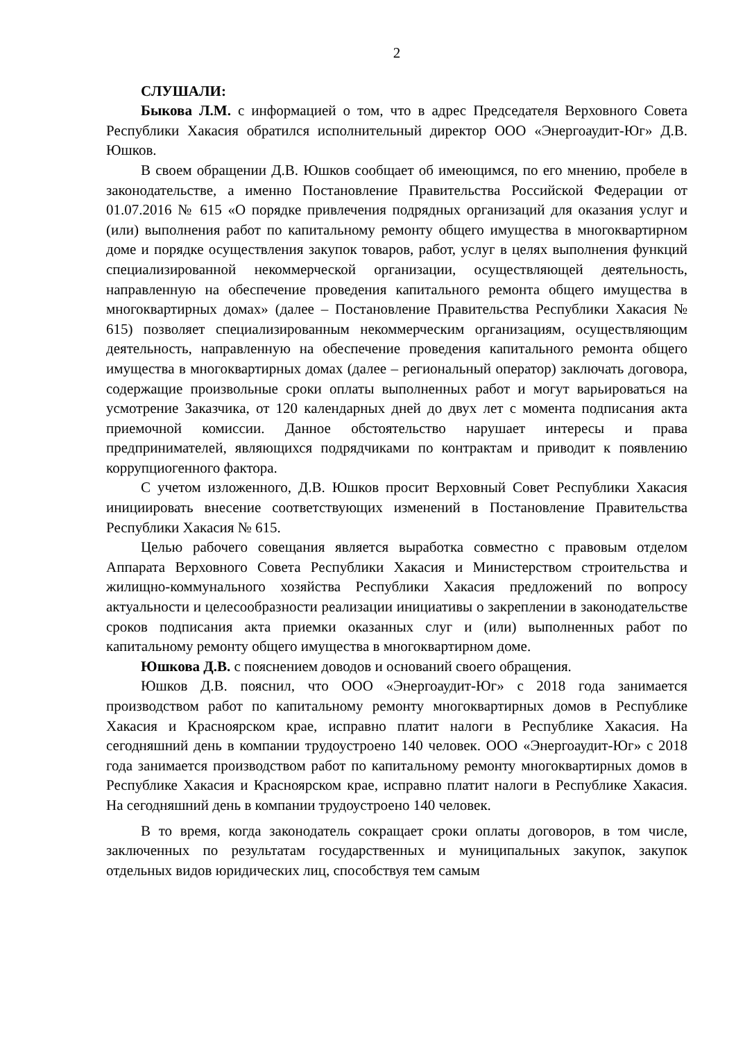2
СЛУШАЛИ:
Быкова Л.М. с информацией о том, что в адрес Председателя Верховного Совета Республики Хакасия обратился исполнительный директор ООО «Энергоаудит-Юг» Д.В. Юшков.
В своем обращении Д.В. Юшков сообщает об имеющимся, по его мнению, пробеле в законодательстве, а именно Постановление Правительства Российской Федерации от 01.07.2016 № 615 «О порядке привлечения подрядных организаций для оказания услуг и (или) выполнения работ по капитальному ремонту общего имущества в многоквартирном доме и порядке осуществления закупок товаров, работ, услуг в целях выполнения функций специализированной некоммерческой организации, осуществляющей деятельность, направленную на обеспечение проведения капитального ремонта общего имущества в многоквартирных домах» (далее – Постановление Правительства Республики Хакасия № 615) позволяет специализированным некоммерческим организациям, осуществляющим деятельность, направленную на обеспечение проведения капитального ремонта общего имущества в многоквартирных домах (далее – региональный оператор) заключать договора, содержащие произвольные сроки оплаты выполненных работ и могут варьироваться на усмотрение Заказчика, от 120 календарных дней до двух лет с момента подписания акта приемочной комиссии. Данное обстоятельство нарушает интересы и права предпринимателей, являющихся подрядчиками по контрактам и приводит к появлению коррупциогенного фактора.
С учетом изложенного, Д.В. Юшков просит Верховный Совет Республики Хакасия инициировать внесение соответствующих изменений в Постановление Правительства Республики Хакасия № 615.
Целью рабочего совещания является выработка совместно с правовым отделом Аппарата Верховного Совета Республики Хакасия и Министерством строительства и жилищно-коммунального хозяйства Республики Хакасия предложений по вопросу актуальности и целесообразности реализации инициативы о закреплении в законодательстве сроков подписания акта приемки оказанных слуг и (или) выполненных работ по капитальному ремонту общего имущества в многоквартирном доме.
Юшкова Д.В. с пояснением доводов и оснований своего обращения.
Юшков Д.В. пояснил, что ООО «Энергоаудит-Юг» с 2018 года занимается производством работ по капитальному ремонту многоквартирных домов в Республике Хакасия и Красноярском крае, исправно платит налоги в Республике Хакасия. На сегодняшний день в компании трудоустроено 140 человек. ООО «Энергоаудит-Юг» с 2018 года занимается производством работ по капитальному ремонту многоквартирных домов в Республике Хакасия и Красноярском крае, исправно платит налоги в Республике Хакасия. На сегодняшний день в компании трудоустроено 140 человек.
В то время, когда законодатель сокращает сроки оплаты договоров, в том числе, заключенных по результатам государственных и муниципальных закупок, закупок отдельных видов юридических лиц, способствуя тем самым